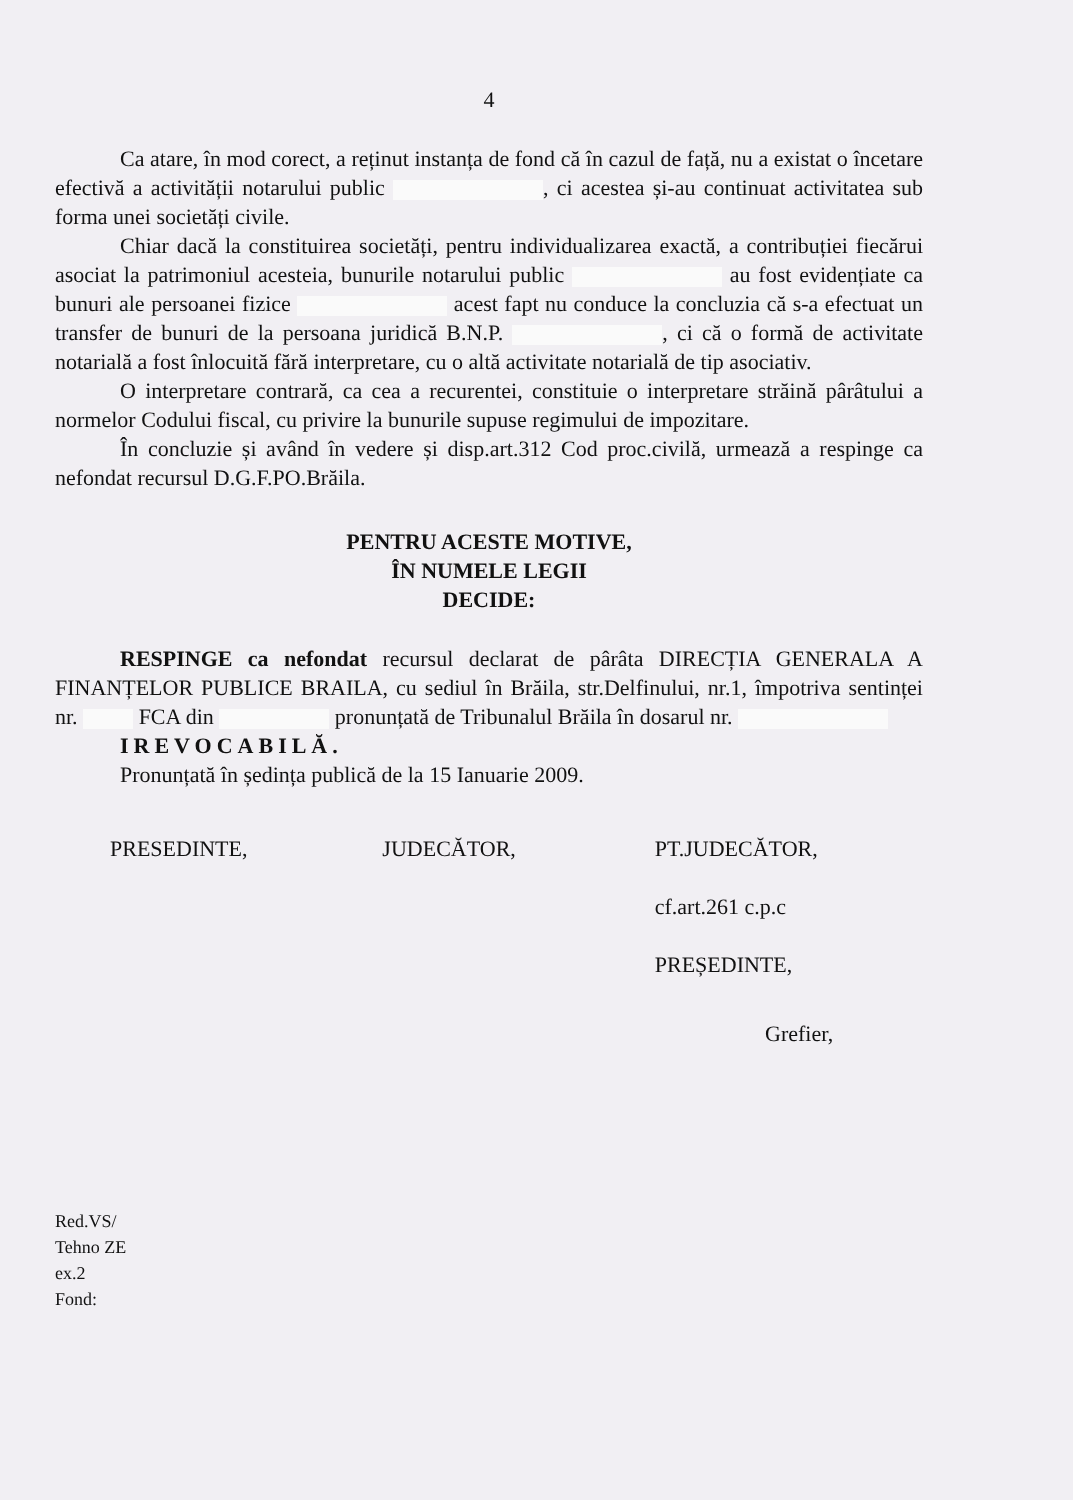4
Ca atare, în mod corect, a reținut instanța de fond că în cazul de față, nu a existat o încetare efectivă a activității notarului public , ci acestea și-au continuat activitatea sub forma unei societăți civile.
Chiar dacă la constituirea societăți, pentru individualizarea exactă, a contribuției fiecărui asociat la patrimoniul acesteia, bunurile notarului public au fost evidențiate ca bunuri ale persoanei fizice acest fapt nu conduce la concluzia că s-a efectuat un transfer de bunuri de la persoana juridică B.N.P. , ci că o formă de activitate notarială a fost înlocuită fără interpretare, cu o altă activitate notarială de tip asociativ.
O interpretare contrară, ca cea a recurentei, constituie o interpretare străină pârâtului a normelor Codului fiscal, cu privire la bunurile supuse regimului de impozitare.
În concluzie și având în vedere și disp.art.312 Cod proc.civilă, urmează a respinge ca nefondat recursul D.G.F.PO.Brăila.
PENTRU ACESTE MOTIVE,
ÎN NUMELE LEGII
DECIDE:
RESPINGE ca nefondat recursul declarat de pârâta DIRECȚIA GENERALA A FINANȚELOR PUBLICE BRAILA, cu sediul în Brăila, str.Delfinului, nr.1, împotriva sentinței nr. FCA din pronunțată de Tribunalul Brăila în dosarul nr.
IREVOCABILĂ.
Pronunțată în ședința publică de la 15 Ianuarie 2009.
PRESEDINTE, JUDECĂTOR, PT.JUDECĂTOR,
cf.art.261 c.p.c
PREȘEDINTE,
Grefier,
Red.VS/
Tehno ZE
ex.2
Fond: